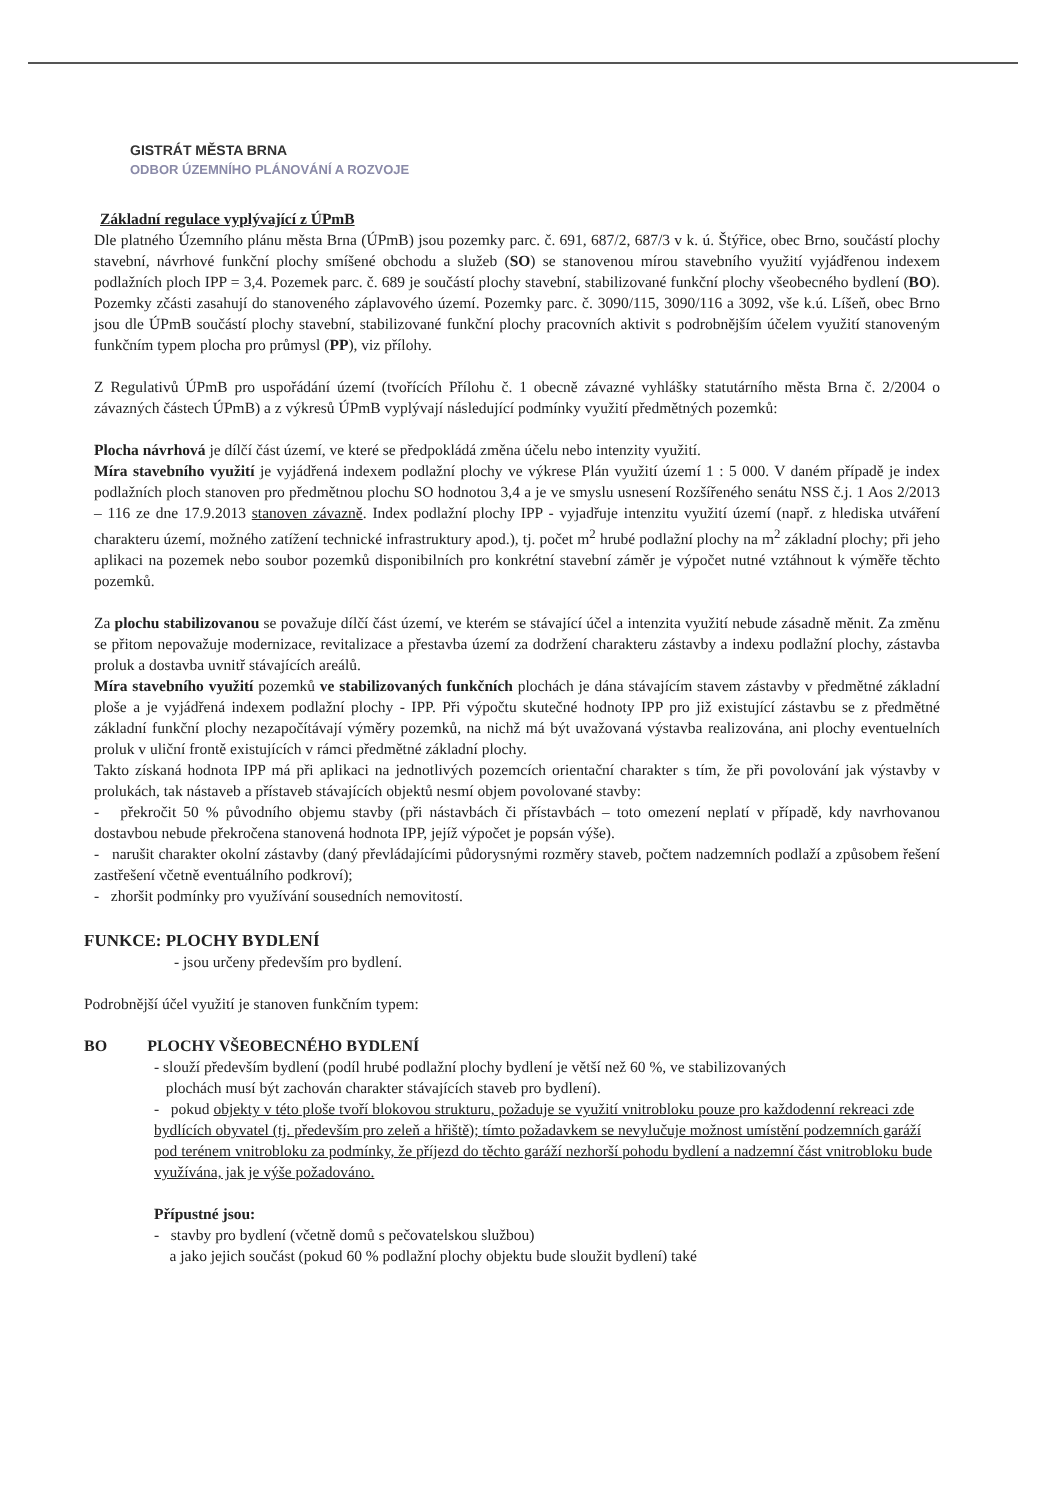GISTRÁT MĚSTA BRNA
ODBOR ÚZEMNÍHO PLÁNOVÁNÍ A ROZVOJE
Základní regulace vyplývající z ÚPmB
Dle platného Územního plánu města Brna (ÚPmB) jsou pozemky parc. č. 691, 687/2, 687/3 v k. ú. Štýřice, obec Brno, součástí plochy stavební, návrhové funkční plochy smíšené obchodu a služeb (SO) se stanovenou mírou stavebního využití vyjádřenou indexem podlažních ploch IPP = 3,4. Pozemek parc. č. 689 je součástí plochy stavební, stabilizované funkční plochy všeobecného bydlení (BO). Pozemky zčásti zasahují do stanoveného záplavového území. Pozemky parc. č. 3090/115, 3090/116 a 3092, vše k.ú. Líšeň, obec Brno jsou dle ÚPmB součástí plochy stavební, stabilizované funkční plochy pracovních aktivit s podrobnějším účelem využití stanoveným funkčním typem plocha pro průmysl (PP), viz přílohy.
Z Regulativů ÚPmB pro uspořádání území (tvořících Přílohu č. 1 obecně závazné vyhlášky statutárního města Brna č. 2/2004 o závazných částech ÚPmB) a z výkresů ÚPmB vyplývají následující podmínky využití předmětných pozemků:
Plocha návrhová je dílčí část území, ve které se předpokládá změna účelu nebo intenzity využití.
Míra stavebního využití je vyjádřená indexem podlažní plochy ve výkrese Plán využití území 1 : 5 000. V daném případě je index podlažních ploch stanoven pro předmětnou plochu SO hodnotou 3,4 a je ve smyslu usnesení Rozšířeného senátu NSS č.j. 1 Aos 2/2013 – 116 ze dne 17.9.2013 stanoven závazně. Index podlažní plochy IPP - vyjadřuje intenzitu využití území (např. z hlediska utváření charakteru území, možného zatížení technické infrastruktury apod.), tj. počet m<sup>2</sup> hrubé podlažní plochy na m<sup>2</sup> základní plochy; při jeho aplikaci na pozemek nebo soubor pozemků disponibilních pro konkrétní stavební záměr je výpočet nutné vztáhnout k výměře těchto pozemků.
Za plochu stabilizovanou se považuje dílčí část území, ve kterém se stávající účel a intenzita využití nebude zásadně měnit. Za změnu se přitom nepovažuje modernizace, revitalizace a přestavba území za dodržení charakteru zástavby a indexu podlažní plochy, zástavba proluk a dostavba uvnitř stávajících areálů.
Míra stavebního využití pozemků ve stabilizovaných funkčních plochách je dána stávajícím stavem zástavby v předmětné základní ploše a je vyjádřená indexem podlažní plochy - IPP. Při výpočtu skutečné hodnoty IPP pro již existující zástavbu se z předmětné základní funkční plochy nezapočítávají výměry pozemků, na nichž má být uvažovaná výstavba realizována, ani plochy eventuelních proluk v uliční frontě existujících v rámci předmětné základní plochy.
Takto získaná hodnota IPP má při aplikaci na jednotlivých pozemcích orientační charakter s tím, že při povolování jak výstavby v prolukách, tak nástaveb a přístaveb stávajících objektů nesmí objem povolované stavby:
- překročit 50 % původního objemu stavby (při nástavbách či přístavbách – toto omezení neplatí v případě, kdy navrhovanou dostavbou nebude překročena stanovená hodnota IPP, jejíž výpočet je popsán výše).
- narušit charakter okolní zástavby (daný převládajícími půdorysnými rozměry staveb, počtem nadzemních podlaží a způsobem řešení zastřešení včetně eventuálního podkroví);
- zhoršit podmínky pro využívání sousedních nemovitostí.
FUNKCE: PLOCHY BYDLENÍ
- jsou určeny především pro bydlení.
Podrobnější účel využití je stanoven funkčním typem:
BO PLOCHY VŠEOBECNÉHO BYDLENÍ
- slouží především bydlení (podíl hrubé podlažní plochy bydlení je větší než 60 %, ve stabilizovaných
plochách musí být zachován charakter stávajících staveb pro bydlení).
- pokud objekty v této ploše tvoří blokovou strukturu, požaduje se využití vnitrobloku pouze pro každodenní rekreaci zde bydlících obyvatel (tj. především pro zeleň a hřiště); tímto požadavkem se nevylučuje možnost umístění podzemních garáží pod terénem vnitrobloku za podmínky, že příjezd do těchto garáží nezhorší pohodu bydlení a nadzemní část vnitrobloku bude využívána, jak je výše požadováno.
Přípustné jsou:
- stavby pro bydlení (včetně domů s pečovatelskou službou)
a jako jejich součást (pokud 60 % podlažní plochy objektu bude sloužit bydlení) také